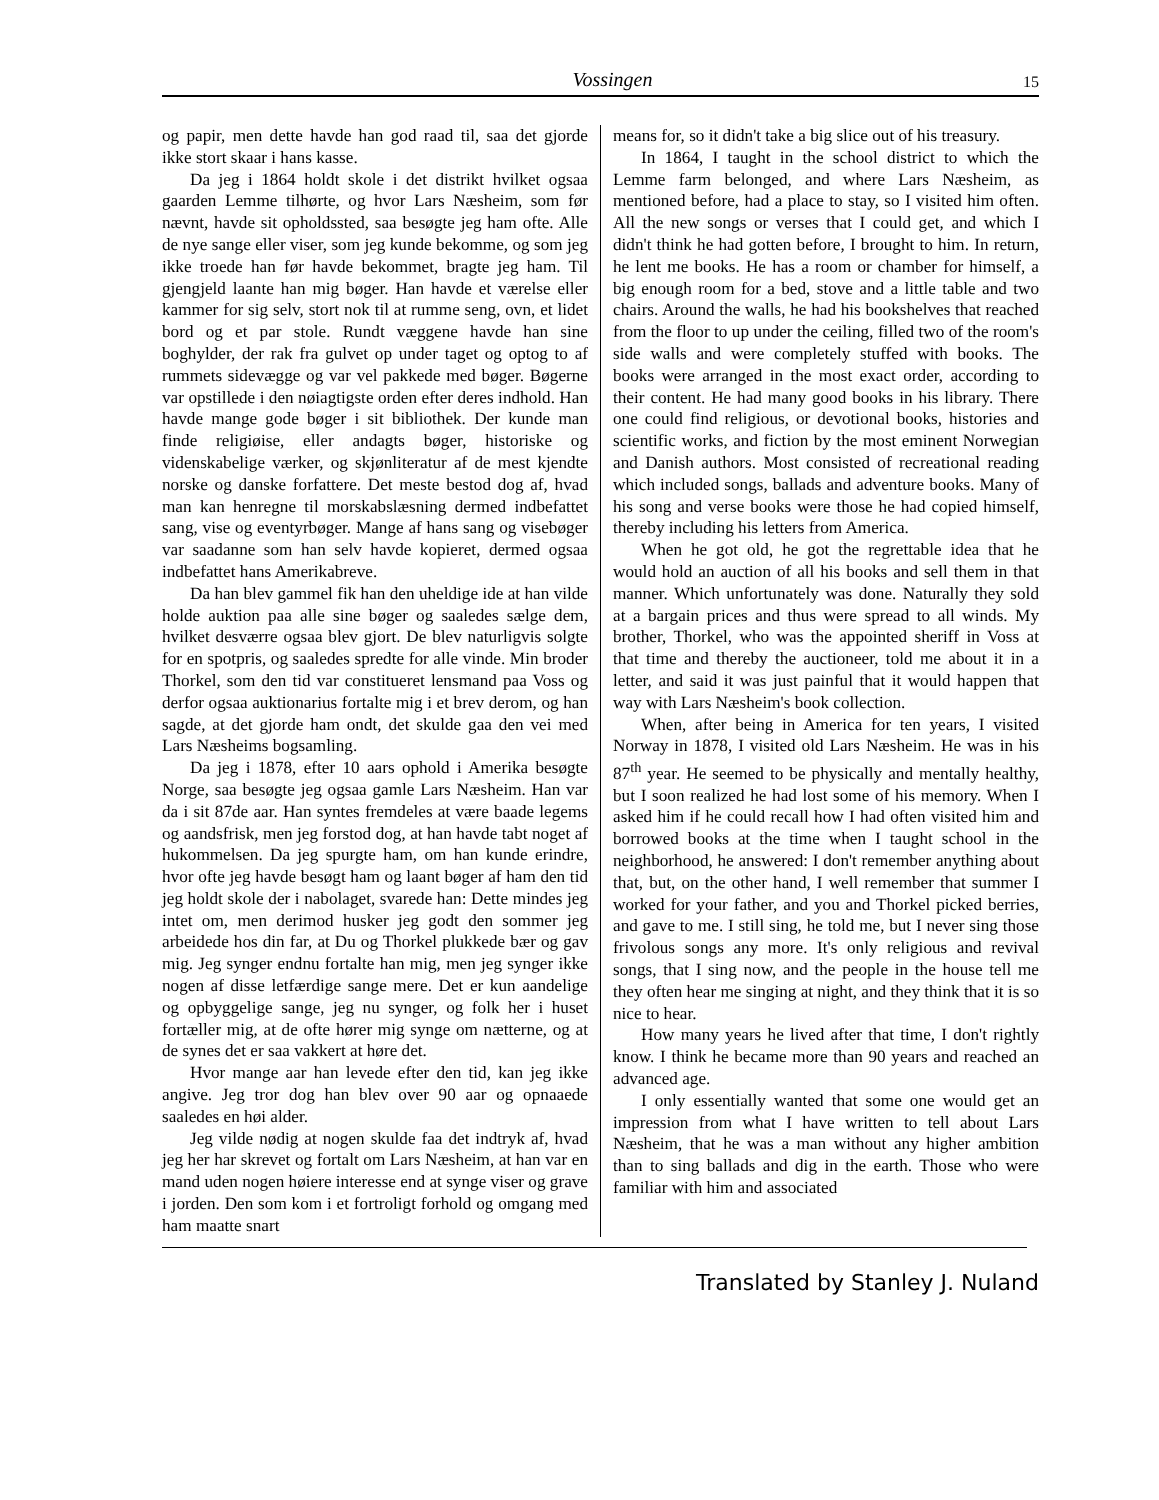Vossingen 15
og papir, men dette havde han god raad til, saa det gjorde ikke stort skaar i hans kasse.
Da jeg i 1864 holdt skole i det distrikt hvilket ogsaa gaarden Lemme tilhørte, og hvor Lars Næsheim, som før nævnt, havde sit opholdssted, saa besøgte jeg ham ofte. Alle de nye sange eller viser, som jeg kunde bekomme, og som jeg ikke troede han før havde bekommet, bragte jeg ham. Til gjengjeld laante han mig bøger. Han havde et værelse eller kammer for sig selv, stort nok til at rumme seng, ovn, et lidet bord og et par stole. Rundt væggene havde han sine boghylder, der rak fra gulvet op under taget og optog to af rummets sidevægge og var vel pakkede med bøger. Bøgerne var opstillede i den nøiagtigste orden efter deres indhold. Han havde mange gode bøger i sit bibliothek. Der kunde man finde religiøise, eller andagts bøger, historiske og videnskabelige værker, og skjønliteratur af de mest kjendte norske og danske forfattere. Det meste bestod dog af, hvad man kan henregne til morskabslæsning dermed indbefattet sang, vise og eventyrbøger. Mange af hans sang og visebøger var saadanne som han selv havde kopieret, dermed ogsaa indbefattet hans Amerikabreve.
Da han blev gammel fik han den uheldige ide at han vilde holde auktion paa alle sine bøger og saaledes sælge dem, hvilket desværre ogsaa blev gjort. De blev naturligvis solgte for en spotpris, og saaledes spredte for alle vinde. Min broder Thorkel, som den tid var constitueret lensmand paa Voss og derfor ogsaa auktionarius fortalte mig i et brev derom, og han sagde, at det gjorde ham ondt, det skulde gaa den vei med Lars Næsheims bogsamling.
Da jeg i 1878, efter 10 aars ophold i Amerika besøgte Norge, saa besøgte jeg ogsaa gamle Lars Næsheim. Han var da i sit 87de aar. Han syntes fremdeles at være baade legems og aandsfrisk, men jeg forstod dog, at han havde tabt noget af hukommelsen. Da jeg spurgte ham, om han kunde erindre, hvor ofte jeg havde besøgt ham og laant bøger af ham den tid jeg holdt skole der i nabolaget, svarede han: Dette mindes jeg intet om, men derimod husker jeg godt den sommer jeg arbeidede hos din far, at Du og Thorkel plukkede bær og gav mig. Jeg synger endnu fortalte han mig, men jeg synger ikke nogen af disse letfærdige sange mere. Det er kun aandelige og opbyggelige sange, jeg nu synger, og folk her i huset fortæller mig, at de ofte hører mig synge om nætterne, og at de synes det er saa vakkert at høre det.
Hvor mange aar han levede efter den tid, kan jeg ikke angive. Jeg tror dog han blev over 90 aar og opnaaede saaledes en høi alder.
Jeg vilde nødig at nogen skulde faa det indtryk af, hvad jeg her har skrevet og fortalt om Lars Næsheim, at han var en mand uden nogen høiere interesse end at synge viser og grave i jorden. Den som kom i et fortroligt forhold og omgang med ham maatte snart
means for, so it didn't take a big slice out of his treasury.
In 1864, I taught in the school district to which the Lemme farm belonged, and where Lars Næsheim, as mentioned before, had a place to stay, so I visited him often. All the new songs or verses that I could get, and which I didn't think he had gotten before, I brought to him. In return, he lent me books. He has a room or chamber for himself, a big enough room for a bed, stove and a little table and two chairs. Around the walls, he had his bookshelves that reached from the floor to up under the ceiling, filled two of the room's side walls and were completely stuffed with books. The books were arranged in the most exact order, according to their content. He had many good books in his library. There one could find religious, or devotional books, histories and scientific works, and fiction by the most eminent Norwegian and Danish authors. Most consisted of recreational reading which included songs, ballads and adventure books. Many of his song and verse books were those he had copied himself, thereby including his letters from America.
When he got old, he got the regrettable idea that he would hold an auction of all his books and sell them in that manner. Which unfortunately was done. Naturally they sold at a bargain prices and thus were spread to all winds. My brother, Thorkel, who was the appointed sheriff in Voss at that time and thereby the auctioneer, told me about it in a letter, and said it was just painful that it would happen that way with Lars Næsheim's book collection.
When, after being in America for ten years, I visited Norway in 1878, I visited old Lars Næsheim. He was in his 87<sup>th</sup> year. He seemed to be physically and mentally healthy, but I soon realized he had lost some of his memory. When I asked him if he could recall how I had often visited him and borrowed books at the time when I taught school in the neighborhood, he answered: I don't remember anything about that, but, on the other hand, I well remember that summer I worked for your father, and you and Thorkel picked berries, and gave to me. I still sing, he told me, but I never sing those frivolous songs any more. It's only religious and revival songs, that I sing now, and the people in the house tell me they often hear me singing at night, and they think that it is so nice to hear.
How many years he lived after that time, I don't rightly know. I think he became more than 90 years and reached an advanced age.
I only essentially wanted that some one would get an impression from what I have written to tell about Lars Næsheim, that he was a man without any higher ambition than to sing ballads and dig in the earth. Those who were familiar with him and associated
Translated by Stanley J. Nuland